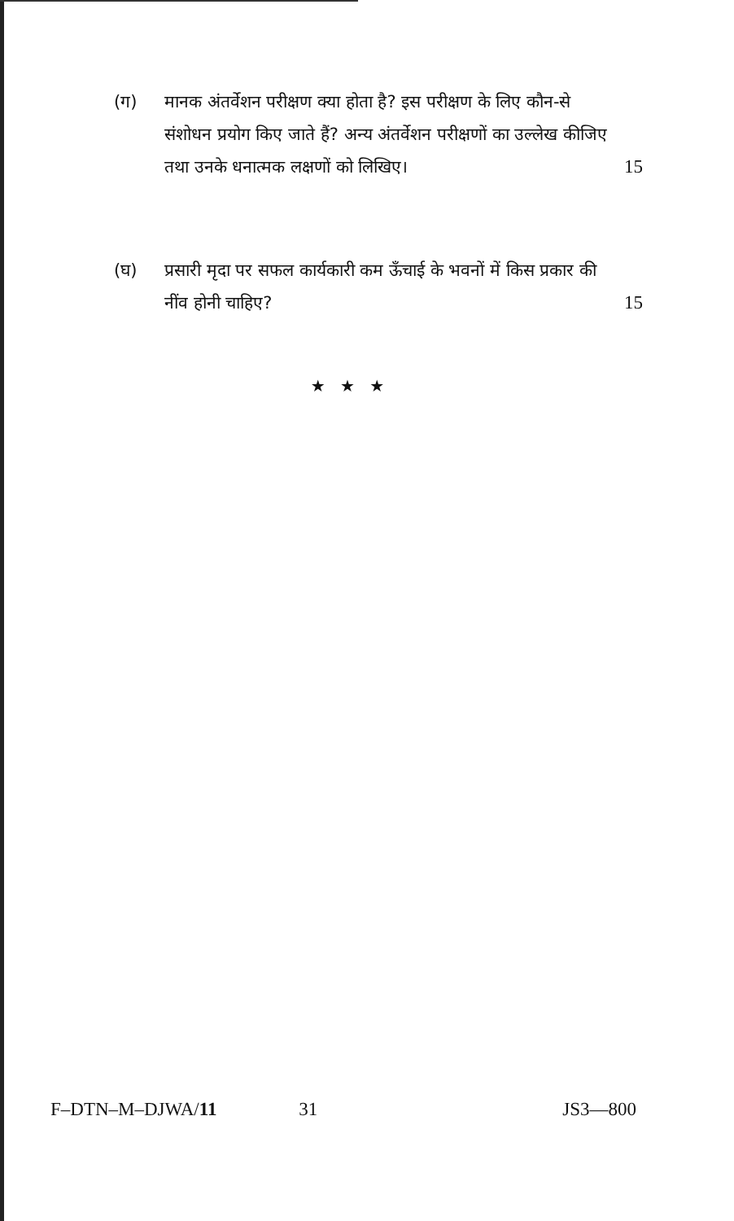(ग) मानक अंतर्वेशन परीक्षण क्या होता है? इस परीक्षण के लिए कौन-से संशोधन प्रयोग किए जाते हैं? अन्य अंतर्वेशन परीक्षणों का उल्लेख कीजिए तथा उनके धनात्मक लक्षणों को लिखिए। 15
(घ) प्रसारी मृदा पर सफल कार्यकारी कम ऊँचाई के भवनों में किस प्रकार की नींव होनी चाहिए? 15
★ ★ ★
F–DTN–M–DJWA/11 31 JS3—800